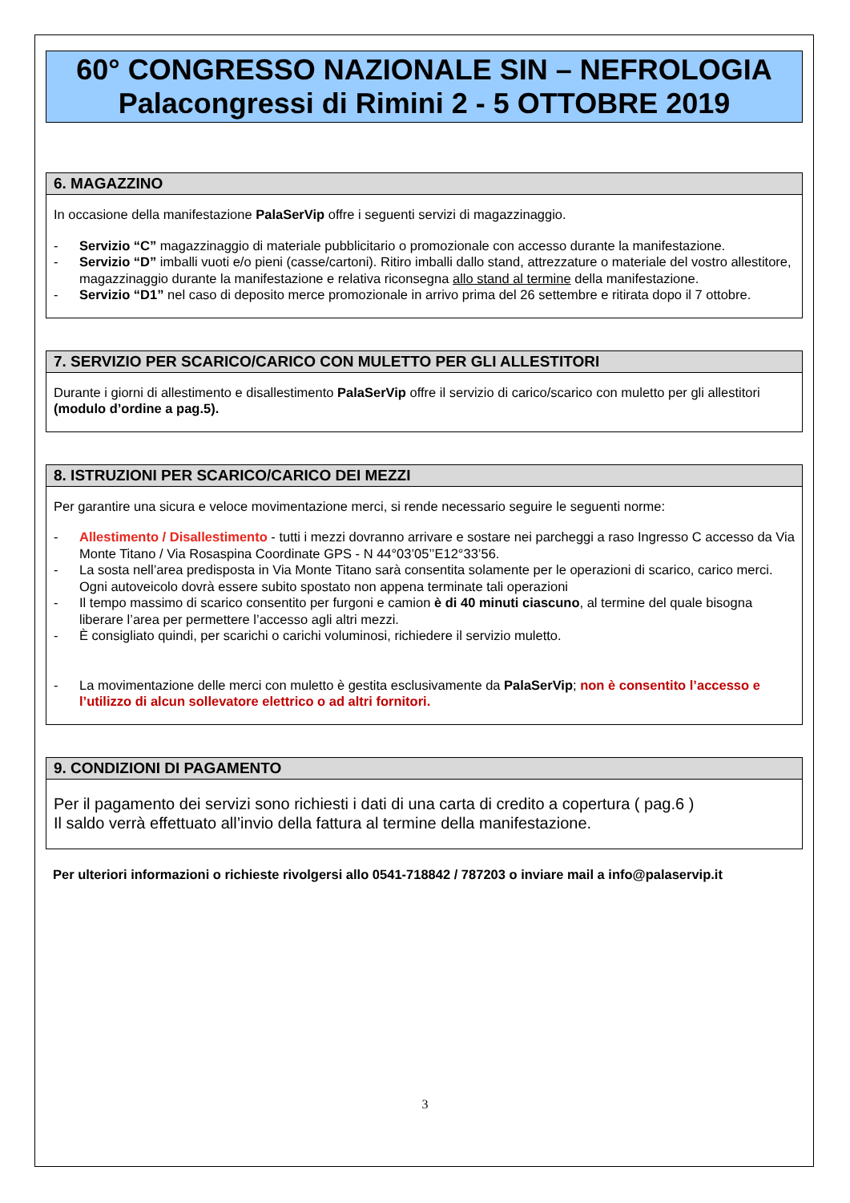60° CONGRESSO NAZIONALE SIN – NEFROLOGIA
Palacongressi di Rimini 2 - 5 OTTOBRE 2019
6. MAGAZZINO
In occasione della manifestazione PalaSerVip offre i seguenti servizi di magazzinaggio.
- Servizio “C” magazzinaggio di materiale pubblicitario o promozionale con accesso durante la manifestazione.
- Servizio “D” imballi vuoti e/o pieni (casse/cartoni). Ritiro imballi dallo stand, attrezzature o materiale del vostro allestitore, magazzinaggio durante la manifestazione e relativa riconsegna allo stand al termine della manifestazione.
- Servizio “D1” nel caso di deposito merce promozionale in arrivo prima del 26 settembre e ritirata dopo il 7 ottobre.
7. SERVIZIO PER SCARICO/CARICO CON MULETTO PER GLI ALLESTITORI
Durante i giorni di allestimento e disallestimento PalaSerVip offre il servizio di carico/scarico con muletto per gli allestitori (modulo d’ordine a pag.5).
8. ISTRUZIONI PER SCARICO/CARICO DEI MEZZI
Per garantire una sicura e veloce movimentazione merci, si rende necessario seguire le seguenti norme:
- Allestimento / Disallestimento - tutti i mezzi dovranno arrivare e sostare nei parcheggi a raso Ingresso C accesso da Via Monte Titano / Via Rosaspina Coordinate GPS - N 44°03’05’’E12°33’56.
- La sosta nell’area predisposta in Via Monte Titano sarà consentita solamente per le operazioni di scarico, carico merci. Ogni autoveicolo dovrà essere subito spostato non appena terminate tali operazioni
- Il tempo massimo di scarico consentito per furgoni e camion è di 40 minuti ciascuno, al termine del quale bisogna liberare l’area per permettere l’accesso agli altri mezzi.
- È consigliato quindi, per scarichi o carichi voluminosi, richiedere il servizio muletto.
- La movimentazione delle merci con muletto è gestita esclusivamente da PalaSerVip; non è consentito l’accesso e l’utilizzo di alcun sollevatore elettrico o ad altri fornitori.
9. CONDIZIONI DI PAGAMENTO
Per il pagamento dei servizi sono richiesti i dati di una carta di credito a copertura ( pag.6 )
Il saldo verrà effettuato all’invio della fattura al termine della manifestazione.
Per ulteriori informazioni o richieste rivolgersi allo 0541-718842 / 787203 o inviare mail a info@palaservip.it
3